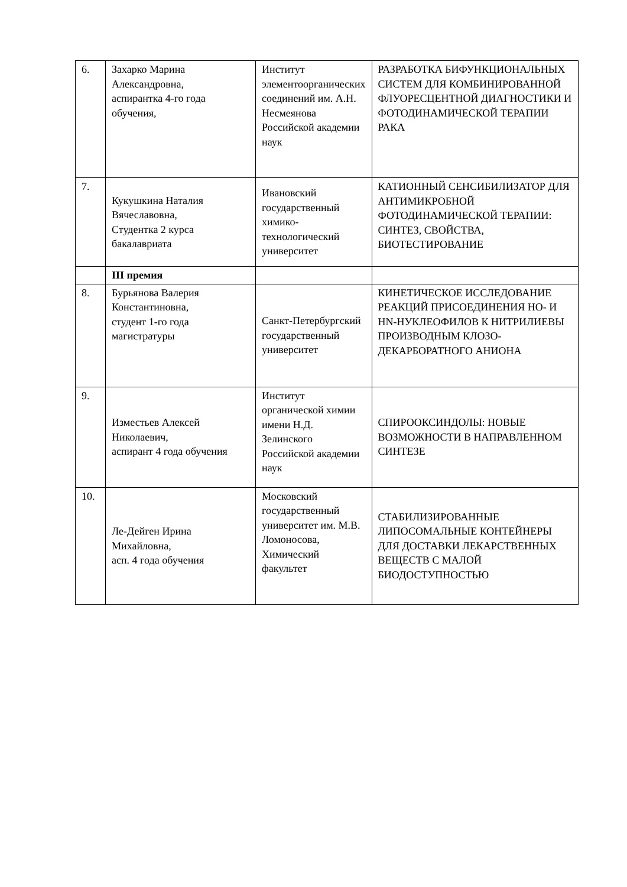| 6. | Захарко Марина Александровна, аспирантка 4-го года обучения, | Институт элементоорганических соединений им. А.Н. Несмеянова Российской академии наук | РАЗРАБОТКА БИФУНКЦИОНАЛЬНЫХ СИСТЕМ ДЛЯ КОМБИНИРОВАННОЙ ФЛУОРЕСЦЕНТНОЙ ДИАГНОСТИКИ И ФОТОДИНАМИЧЕСКОЙ ТЕРАПИИ РАКА |
| 7. | Кукушкина Наталия Вячеславовна, Студентка 2 курса бакалавриата | Ивановский государственный химико-технологический университет | КАТИОННЫЙ СЕНСИБИЛИЗАТОР ДЛЯ АНТИМИКРОБНОЙ ФОТОДИНАМИЧЕСКОЙ ТЕРАПИИ: СИНТЕЗ, СВОЙСТВА, БИОТЕСТИРОВАНИЕ |
| | III премия | | |
| 8. | Бурьянова Валерия Константиновна, студент 1-го года магистратуры | Санкт-Петербургский государственный университет | КИНЕТИЧЕСКОЕ ИССЛЕДОВАНИЕ РЕАКЦИЙ ПРИСОЕДИНЕНИЯ HO- И HN-НУКЛЕОФИЛОВ К НИТРИЛИЕВЫ ПРОИЗВОДНЫМ КЛОЗО-ДЕКАРБОРАТНОГО АНИОНА |
| 9. | Изместьев Алексей Николаевич, аспирант 4 года обучения | Институт органической химии имени Н.Д. Зелинского Российской академии наук | СПИРООКСИНДОЛЫ: НОВЫЕ ВОЗМОЖНОСТИ В НАПРАВЛЕННОМ СИНТЕЗЕ |
| 10. | Ле-Дейген Ирина Михайловна, асп. 4 года обучения | Московский государственный университет им. М.В. Ломоносова, Химический факультет | СТАБИЛИЗИРОВАННЫЕ ЛИПОСОМАЛЬНЫЕ КОНТЕЙНЕРЫ ДЛЯ ДОСТАВКИ ЛЕКАРСТВЕННЫХ ВЕЩЕСТВ С МАЛОЙ БИОДОСТУПНОСТЬЮ |